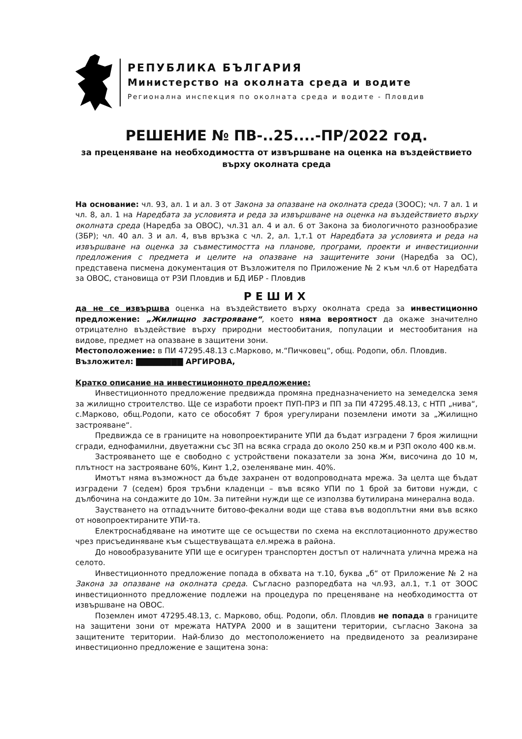РЕПУБЛИКА БЪЛГАРИЯ
Министерство на околната среда и водите
Регионална инспекция по околната среда и водите - Пловдив
РЕШЕНИЕ № ПВ-..25....-ПР/2022 год.
за преценяване на необходимостта от извършване на оценка на въздействието върху околната среда
На основание: чл. 93, ал. 1 и ал. 3 от Закона за опазване на околната среда (ЗООС); чл. 7 ал. 1 и чл. 8, ал. 1 на Наредбата за условията и реда за извършване на оценка на въздействието върху околната среда (Наредба за ОВОС), чл.31 ал. 4 и ал. 6 от Закона за биологичното разнообразие (ЗБР); чл. 40 ал. 3 и ал. 4, във връзка с чл. 2, ал. 1,т.1 от Наредбата за условията и реда на извършване на оценка за съвместимостта на планове, програми, проекти и инвестиционни предложения с предмета и целите на опазване на защитените зони (Наредба за ОС), представена писмена документация от Възложителя по Приложение № 2 към чл.6 от Наредбата за ОВОС, становища от РЗИ Пловдив и БД ИБР - Пловдив
РЕШИХ
да не се извършва оценка на въздействието върху околната среда за инвестиционно предложение: „Жилищно застрояване“, което няма вероятност да окаже значително отрицателно въздействие върху природни местообитания, популации и местообитания на видове, предмет на опазване в защитени зони.
Местоположение: в ПИ 47295.48.13 с.Марково, м.“Пичковец“, общ. Родопи, обл. Пловдив.
Възложител: ▇▇▇▇▇▇▇▇ АРГИРОВА,
Кратко описание на инвестиционното предложение:
Инвестиционното предложение предвижда промяна предназначението на земеделска земя за жилищно строителство. Ще се изработи проект ПУП-ПРЗ и ПП за ПИ 47295.48.13, с НТП „нива“, с.Марково, общ.Родопи, като се обособят 7 броя урегулирани поземлени имоти за „Жилищно застрояване“.
Предвижда се в границите на новопроектираните УПИ да бъдат изградени 7 броя жилищни сгради, еднофамилни, двуетажни със ЗП на всяка сграда до около 250 кв.м и РЗП около 400 кв.м.
Застрояването ще е свободно с устройствени показатели за зона Жм, височина до 10 м, плътност на застрояване 60%, Кинт 1,2, озеленяване мин. 40%.
Имотът няма възможност да бъде захранен от водопроводната мрежа. За целта ще бъдат изградени 7 (седем) броя тръбни кладенци – във всяко УПИ по 1 брой за битови нужди, с дълбочина на сондажите до 10м. За питейни нужди ще се използва бутилирана минерална вода.
Заустването на отпадъчните битово-фекални води ще става във водоплътни ями във всяко от новопроектираните УПИ-та.
Електроснабдяване на имотите ще се осъществи по схема на експлотационното дружество чрез присъединяване към съществуващата ел.мрежа в района.
До новообразуваните УПИ ще е осигурен транспортен достъп от наличната улична мрежа на селото.
Инвестиционното предложение попада в обхвата на т.10, буква „б“ от Приложение № 2 на Закона за опазване на околната среда. Съгласно разпоредбата на чл.93, ал.1, т.1 от ЗООС инвестиционното предложение подлежи на процедура по преценяване на необходимостта от извършване на ОВОС.
Поземлен имот 47295.48.13, с. Марково, общ. Родопи, обл. Пловдив не попада в границите на защитени зони от мрежата НАТУРА 2000 и в защитени територии, съгласно Закона за защитените територии. Най-близо до местоположението на предвиденото за реализиране инвестиционно предложение е защитена зона: